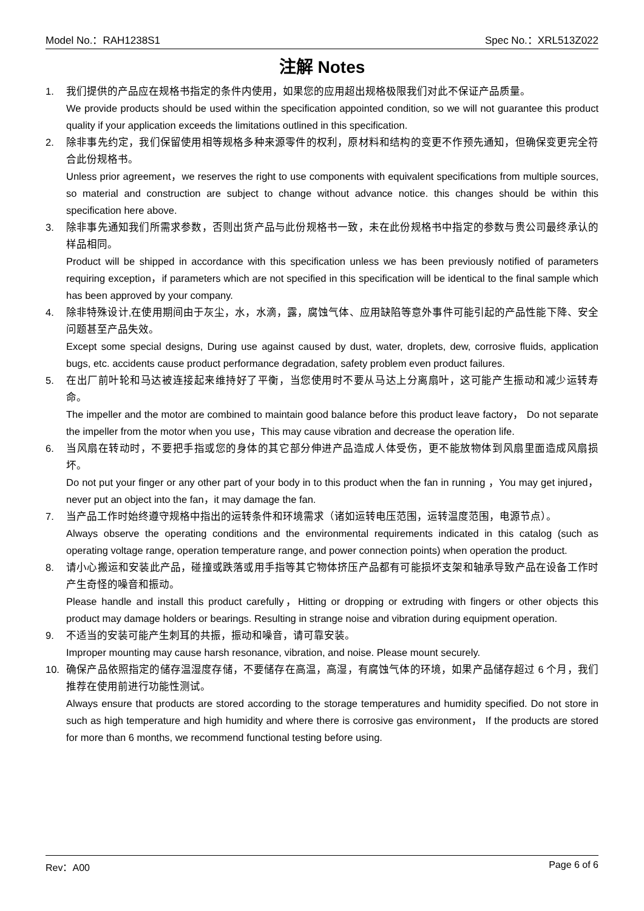Model No.：RAH1238S1 Spec No.：XRL513Z022
注解 Notes
1. 我们提供的产品应在规格书指定的条件内使用，如果您的应用超出规格极限我们对此不保证产品质量。
We provide products should be used within the specification appointed condition, so we will not guarantee this product quality if your application exceeds the limitations outlined in this specification.
2. 除非事先约定，我们保留使用相等规格多种来源零件的权利，原材料和结构的变更不作预先通知，但确保变更完全符合此份规格书。
Unless prior agreement，we reserves the right to use components with equivalent specifications from multiple sources, so material and construction are subject to change without advance notice. this changes should be within this specification here above.
3. 除非事先通知我们所需求参数，否则出货产品与此份规格书一致，未在此份规格书中指定的参数与贵公司最终承认的样品相同。
Product will be shipped in accordance with this specification unless we has been previously notified of parameters requiring exception，if parameters which are not specified in this specification will be identical to the final sample which has been approved by your company.
4. 除非特殊设计,在使用期间由于灰尘，水，水滴，露，腐蚀气体、应用缺陷等意外事件可能引起的产品性能下降、安全问题甚至产品失效。
Except some special designs, During use against caused by dust, water, droplets, dew, corrosive fluids, application bugs, etc. accidents cause product performance degradation, safety problem even product failures.
5. 在出厂前叶轮和马达被连接起来维持好了平衡，当您使用时不要从马达上分离扇叶，这可能产生振动和减少运转寿命。
The impeller and the motor are combined to maintain good balance before this product leave factory， Do not separate the impeller from the motor when you use，This may cause vibration and decrease the operation life.
6. 当风扇在转动时，不要把手指或您的身体的其它部分伸进产品造成人体受伤，更不能放物体到风扇里面造成风扇损坏。
Do not put your finger or any other part of your body in to this product when the fan in running ，You may get injured，never put an object into the fan，it may damage the fan.
7. 当产品工作时始终遵守规格中指出的运转条件和环境需求（诸如运转电压范围，运转温度范围，电源节点）。
Always observe the operating conditions and the environmental requirements indicated in this catalog (such as operating voltage range, operation temperature range, and power connection points) when operation the product.
8. 请小心搬运和安装此产品，碰撞或跌落或用手指等其它物体挤压产品都有可能损坏支架和轴承导致产品在设备工作时产生奇怪的噪音和振动。
Please handle and install this product carefully，Hitting or dropping or extruding with fingers or other objects this product may damage holders or bearings. Resulting in strange noise and vibration during equipment operation.
9. 不适当的安装可能产生刺耳的共振，振动和噪音，请可靠安装。
Improper mounting may cause harsh resonance, vibration, and noise. Please mount securely.
10. 确保产品依照指定的储存温湿度存储，不要储存在高温，高湿，有腐蚀气体的环境，如果产品储存超过 6 个月，我们推荐在使用前进行功能性测试。
Always ensure that products are stored according to the storage temperatures and humidity specified. Do not store in such as high temperature and high humidity and where there is corrosive gas environment， If the products are stored for more than 6 months, we recommend functional testing before using.
Rev：A00 Page 6 of 6